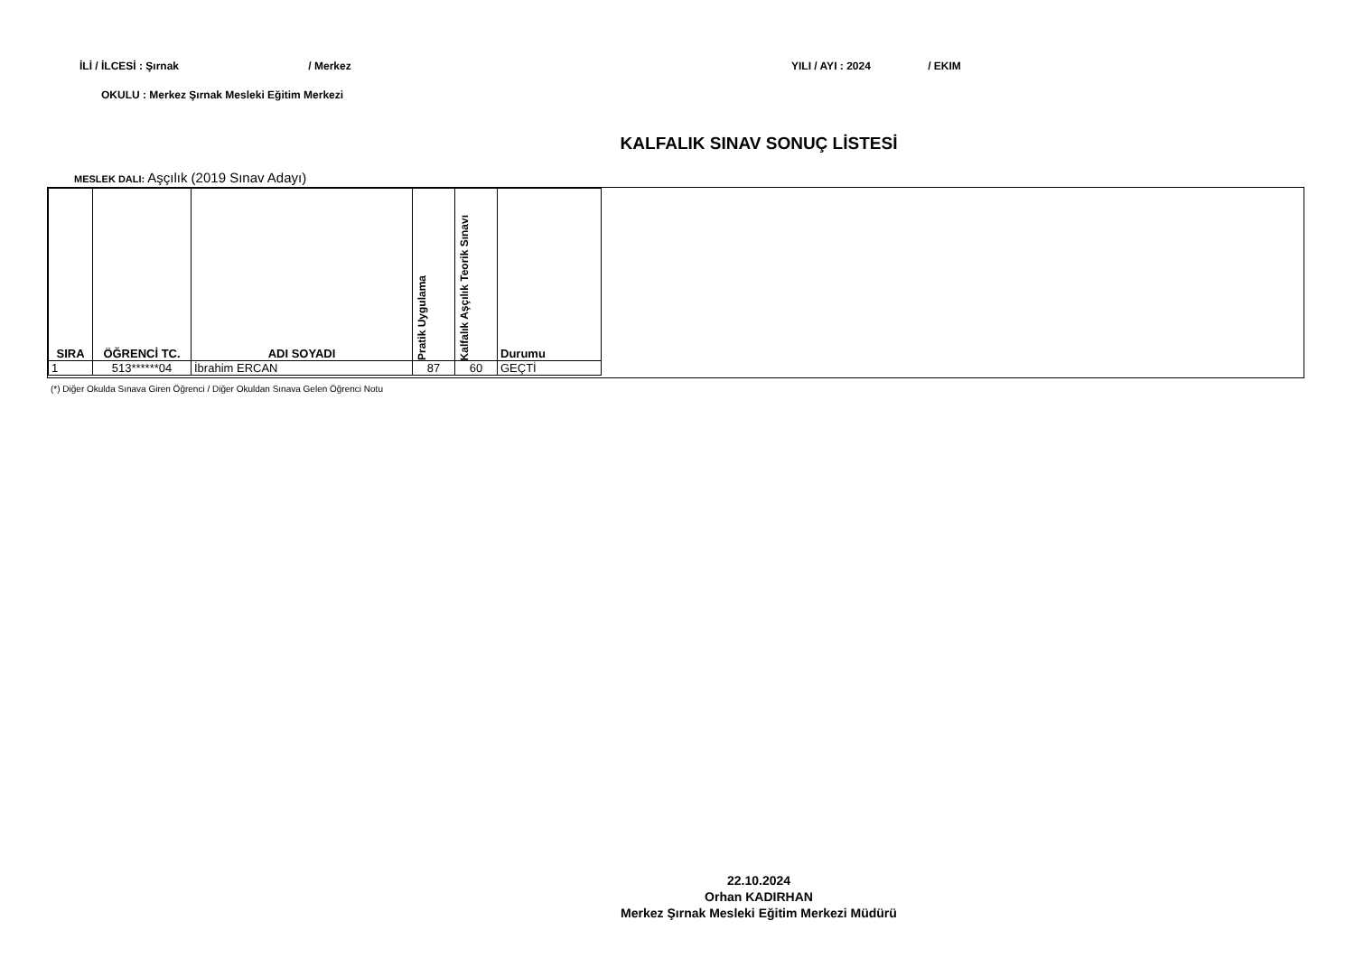İLİ / İLCESİ : Şırnak / Merkez YILI / AYI : 2024 / EKIM
OKULU : Merkez Şırnak Mesleki Eğitim Merkezi
KALFALIK SINAV SONUÇ LİSTESİ
MESLEK DALI: Aşçılık (2019 Sınav Adayı)
| SIRA | ÖĞRENCİ TC. | ADI SOYADI | Pratik Uygulama | Kalfalık Aşçılık Teorik Sınavı | Durumu |
| --- | --- | --- | --- | --- | --- |
| 1 | 513******04 | İbrahim ERCAN | 87 | 60 | GEÇTİ |
(*) Diğer Okulda Sınava Giren Öğrenci / Diğer Okuldan Sınava Gelen Öğrenci Notu
22.10.2024
Orhan KADIRHAN
Merkez Şırnak Mesleki Eğitim Merkezi Müdürü